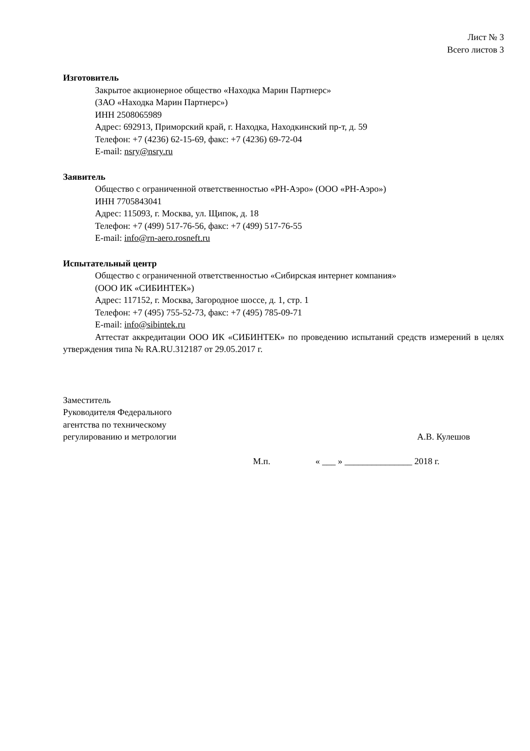Лист № 3
Всего листов 3
Изготовитель
Закрытое акционерное общество «Находка Марин Партнерс»
(ЗАО «Находка Марин Партнерс»)
ИНН 2508065989
Адрес: 692913, Приморский край, г. Находка, Находкинский пр-т, д. 59
Телефон: +7 (4236) 62-15-69, факс: +7 (4236) 69-72-04
E-mail: nsry@nsry.ru
Заявитель
Общество с ограниченной ответственностью «РН-Аэро» (ООО «РН-Аэро»)
ИНН 7705843041
Адрес: 115093, г. Москва, ул. Щипок, д. 18
Телефон: +7 (499) 517-76-56, факс: +7 (499) 517-76-55
E-mail: info@rn-aero.rosneft.ru
Испытательный центр
Общество с ограниченной ответственностью «Сибирская интернет компания»
(ООО ИК «СИБИНТЕК»)
Адрес: 117152, г. Москва, Загородное шоссе, д. 1, стр. 1
Телефон: +7 (495) 755-52-73, факс: +7 (495) 785-09-71
E-mail: info@sibintek.ru
Аттестат аккредитации ООО ИК «СИБИНТЕК» по проведению испытаний средств измерений в целях утверждения типа № RA.RU.312187 от 29.05.2017 г.
Заместитель
Руководителя Федерального
агентства по техническому
регулированию и метрологии
А.В. Кулешов
М.п. « ___ » _______________ 2018 г.